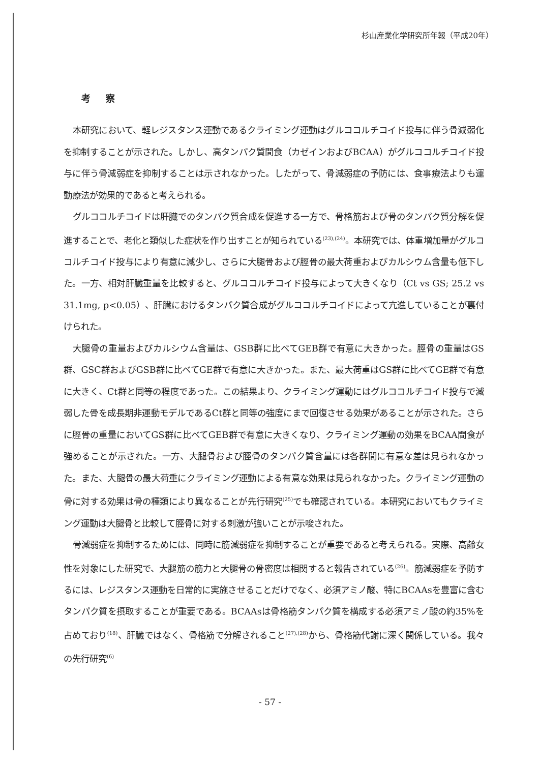杉山産業化学研究所年報（平成20年）
考察
本研究において、軽レジスタンス運動であるクライミング運動はグルココルチコイド投与に伴う骨減弱化を抑制することが示された。しかし、高タンパク質間食（カゼインおよびBCAA）がグルココルチコイド投与に伴う骨減弱症を抑制することは示されなかった。したがって、骨減弱症の予防には、食事療法よりも運動療法が効果的であると考えられる。
グルココルチコイドは肝臓でのタンパク質合成を促進する一方で、骨格筋および骨のタンパク質分解を促進することで、老化と類似した症状を作り出すことが知られている<sup>(23),(24)</sup>。本研究では、体重増加量がグルココルチコイド投与により有意に減少し、さらに大腿骨および脛骨の最大荷重およびカルシウム含量も低下した。一方、相対肝臓重量を比較すると、グルココルチコイド投与によって大きくなり（Ct vs GS; 25.2 vs 31.1mg, p<0.05）、肝臓におけるタンパク質合成がグルココルチコイドによって亢進していることが裏付けられた。
大腿骨の重量およびカルシウム含量は、GSB群に比べてGEB群で有意に大きかった。脛骨の重量はGS群、GSC群およびGSB群に比べてGE群で有意に大きかった。また、最大荷重はGS群に比べてGE群で有意に大きく、Ct群と同等の程度であった。この結果より、クライミング運動にはグルココルチコイド投与で減弱した骨を成長期非運動モデルであるCt群と同等の強度にまで回復させる効果があることが示された。さらに脛骨の重量においてGS群に比べてGEB群で有意に大きくなり、クライミング運動の効果をBCAA間食が強めることが示された。一方、大腿骨および脛骨のタンパク質含量には各群間に有意な差は見られなかった。また、大腿骨の最大荷重にクライミング運動による有意な効果は見られなかった。クライミング運動の骨に対する効果は骨の種類により異なることが先行研究<sup>(25)</sup>でも確認されている。本研究においてもクライミング運動は大腿骨と比較して脛骨に対する刺激が強いことが示唆された。
骨減弱症を抑制するためには、同時に筋減弱症を抑制することが重要であると考えられる。実際、高齢女性を対象にした研究で、大腿筋の筋力と大腿骨の骨密度は相関すると報告されている<sup>(26)</sup>。筋減弱症を予防するには、レジスタンス運動を日常的に実施させることだけでなく、必須アミノ酸、特にBCAAsを豊富に含むタンパク質を摂取することが重要である。BCAAsは骨格筋タンパク質を構成する必須アミノ酸の約35%を占めており<sup>(18)</sup>、肝臓ではなく、骨格筋で分解されること<sup>(27),(28)</sup>から、骨格筋代謝に深く関係している。我々の先行研究<sup>(6)</sup>
- 57 -